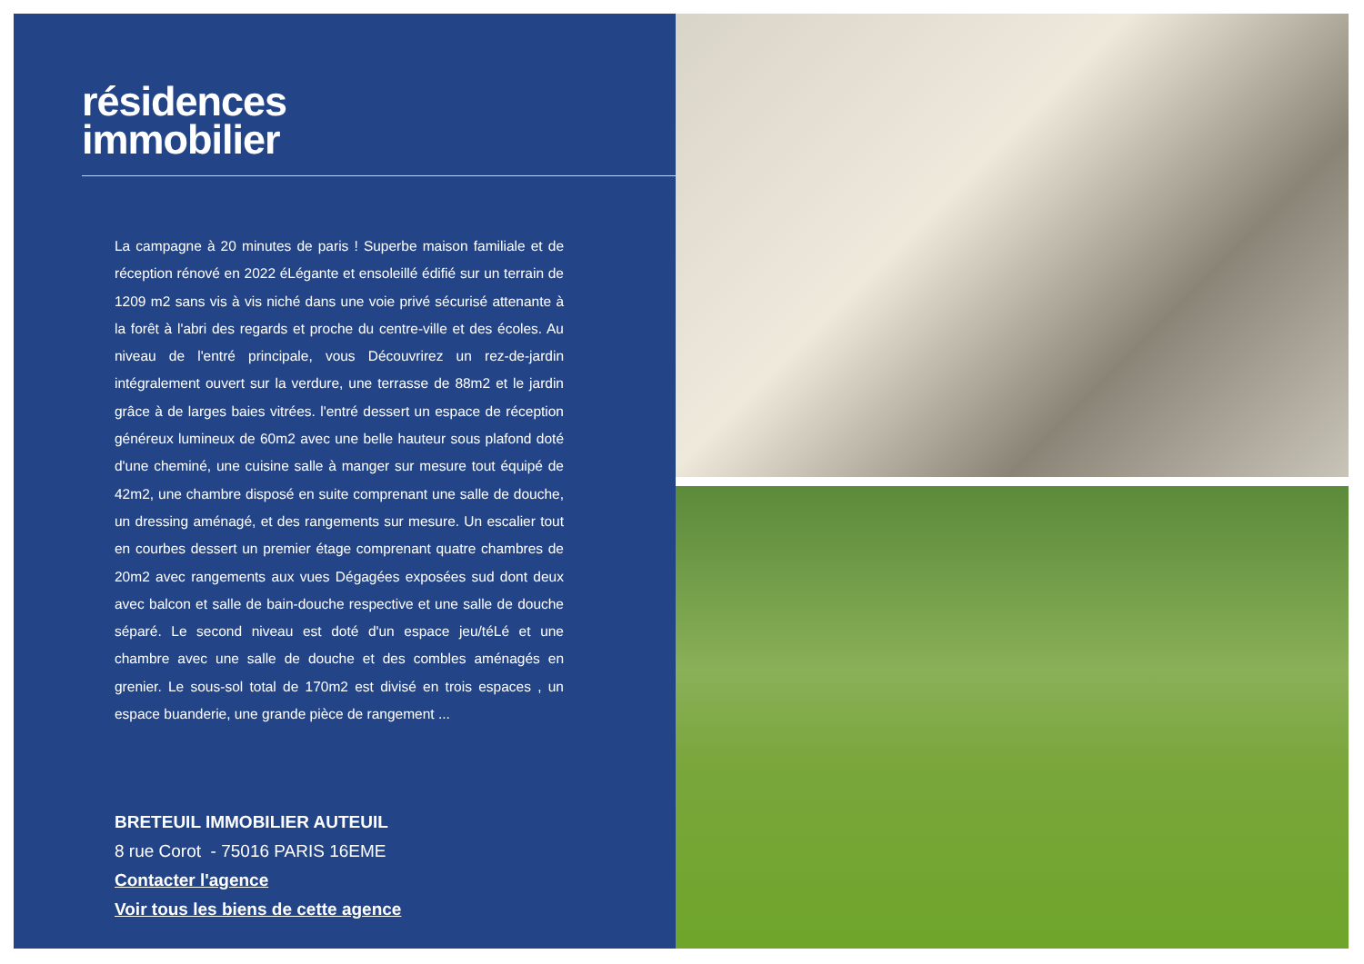résidences
immobilier
La campagne à 20 minutes de paris ! Superbe maison familiale et de réception rénové en 2022 éLégante et ensoleillé édifié sur un terrain de 1209 m2 sans vis à vis niché dans une voie privé sécurisé attenante à la forêt à l'abri des regards et proche du centre-ville et des écoles. Au niveau de l'entré principale, vous Découvrirez un rez-de-jardin intégralement ouvert sur la verdure, une terrasse de 88m2 et le jardin grâce à de larges baies vitrées. l'entré dessert un espace de réception généreux lumineux de 60m2 avec une belle hauteur sous plafond doté d'une cheminé, une cuisine salle à manger sur mesure tout équipé de 42m2, une chambre disposé en suite comprenant une salle de douche, un dressing aménagé, et des rangements sur mesure. Un escalier tout en courbes dessert un premier étage comprenant quatre chambres de 20m2 avec rangements aux vues Dégagées exposées sud dont deux avec balcon et salle de bain-douche respective et une salle de douche séparé. Le second niveau est doté d'un espace jeu/téLé et une chambre avec une salle de douche et des combles aménagés en grenier. Le sous-sol total de 170m2 est divisé en trois espaces , un espace buanderie, une grande pièce de rangement ...
BRETEUIL IMMOBILIER AUTEUIL
8 rue Corot - 75016 PARIS 16EME
Contacter l'agence
Voir tous les biens de cette agence